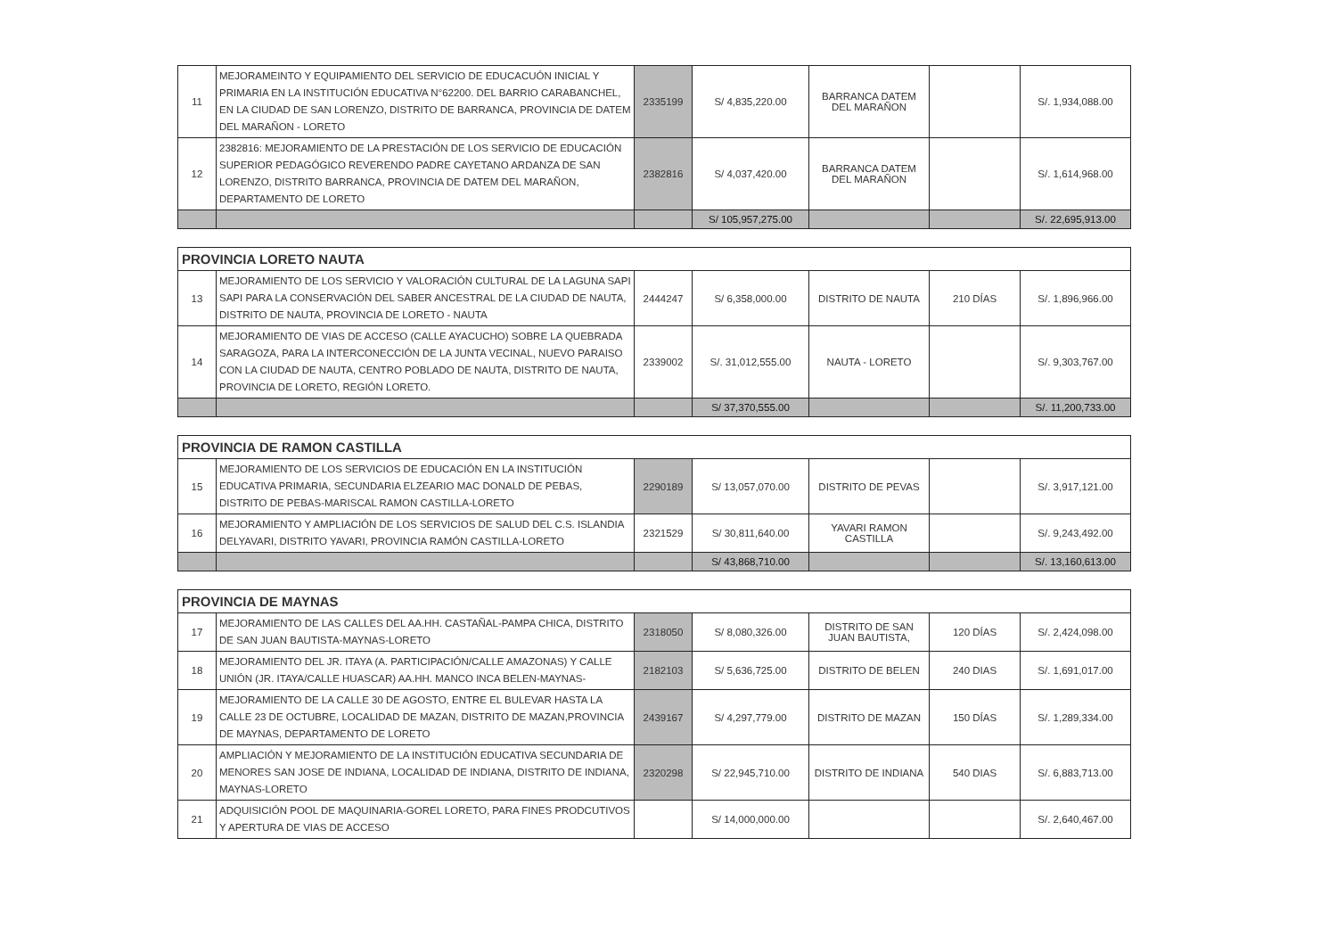| 11 | MEJORAMEINTO Y EQUIPAMIENTO DEL SERVICIO DE EDUCACUÓN INICIAL Y PRIMARIA EN LA INSTITUCIÓN EDUCATIVA N°62200. DEL BARRIO CARABANCHEL, EN LA CIUDAD DE SAN LORENZO, DISTRITO DE BARRANCA, PROVINCIA DE DATEM DEL MARAÑON - LORETO | 2335199 | S/ 4,835,220.00 | BARRANCA DATEM DEL MARAÑON | | S/. 1,934,088.00 |
| 12 | 2382816: MEJORAMIENTO DE LA PRESTACIÓN DE LOS SERVICIO DE EDUCACIÓN SUPERIOR PEDAGÓGICO REVERENDO PADRE CAYETANO ARDANZA DE SAN LORENZO, DISTRITO BARRANCA, PROVINCIA DE DATEM DEL MARAÑON, DEPARTAMENTO DE LORETO | 2382816 | S/ 4,037,420.00 | BARRANCA DATEM DEL MARAÑON | | S/. 1,614,968.00 |
| | | | S/ 105,957,275.00 | | | S/. 22,695,913.00 |
| PROVINCIA LORETO NAUTA | | | | | | |
| 13 | MEJORAMIENTO DE LOS SERVICIO Y VALORACIÓN CULTURAL DE LA LAGUNA SAPI SAPI PARA LA CONSERVACIÓN DEL SABER ANCESTRAL DE LA CIUDAD DE NAUTA, DISTRITO DE NAUTA, PROVINCIA DE LORETO - NAUTA | 2444247 | S/ 6,358,000.00 | DISTRITO DE NAUTA | 210 DÍAS | S/. 1,896,966.00 |
| 14 | MEJORAMIENTO DE VIAS DE ACCESO (CALLE AYACUCHO) SOBRE LA QUEBRADA SARAGOZA, PARA LA INTERCONECCIÓN DE LA JUNTA VECINAL, NUEVO PARAISO CON LA CIUDAD DE NAUTA, CENTRO POBLADO DE NAUTA, DISTRITO DE NAUTA, PROVINCIA DE LORETO, REGIÓN LORETO. | 2339002 | S/. 31,012,555.00 | NAUTA - LORETO | | S/. 9,303,767.00 |
| | | | S/ 37,370,555.00 | | | S/. 11,200,733.00 |
| PROVINCIA DE RAMON CASTILLA | | | | | | |
| 15 | MEJORAMIENTO DE LOS SERVICIOS DE EDUCACIÓN EN LA INSTITUCIÓN EDUCATIVA PRIMARIA, SECUNDARIA ELZEARIO MAC DONALD DE PEBAS, DISTRITO DE PEBAS-MARISCAL RAMON CASTILLA-LORETO | 2290189 | S/ 13,057,070.00 | DISTRITO DE PEVAS | | S/. 3,917,121.00 |
| 16 | MEJORAMIENTO Y AMPLIACIÓN DE LOS SERVICIOS DE SALUD DEL C.S. ISLANDIA DELYAVARI, DISTRITO YAVARI, PROVINCIA RAMÓN CASTILLA-LORETO | 2321529 | S/ 30,811,640.00 | YAVARI RAMON CASTILLA | | S/. 9,243,492.00 |
| | | | S/ 43,868,710.00 | | | S/. 13,160,613.00 |
| PROVINCIA DE MAYNAS | | | | | | |
| 17 | MEJORAMIENTO DE LAS CALLES DEL AA.HH. CASTAÑAL-PAMPA CHICA, DISTRITO DE SAN JUAN BAUTISTA-MAYNAS-LORETO | 2318050 | S/ 8,080,326.00 | DISTRITO DE SAN JUAN BAUTISTA, | 120 DÍAS | S/. 2,424,098.00 |
| 18 | MEJORAMIENTO DEL JR. ITAYA (A. PARTICIPACIÓN/CALLE AMAZONAS) Y CALLE UNIÓN (JR. ITAYA/CALLE HUASCAR) AA.HH. MANCO INCA BELEN-MAYNAS- | 2182103 | S/ 5,636,725.00 | DISTRITO DE BELEN | 240 DIAS | S/. 1,691,017.00 |
| 19 | MEJORAMIENTO DE LA CALLE 30 DE AGOSTO, ENTRE EL BULEVAR HASTA LA CALLE 23 DE OCTUBRE, LOCALIDAD DE MAZAN, DISTRITO DE MAZAN,PROVINCIA DE MAYNAS, DEPARTAMENTO DE LORETO | 2439167 | S/ 4,297,779.00 | DISTRITO DE MAZAN | 150 DÍAS | S/. 1,289,334.00 |
| 20 | AMPLIACIÓN Y MEJORAMIENTO DE LA INSTITUCIÓN EDUCATIVA SECUNDARIA DE MENORES SAN JOSE DE INDIANA, LOCALIDAD DE INDIANA, DISTRITO DE INDIANA, MAYNAS-LORETO | 2320298 | S/ 22,945,710.00 | DISTRITO DE INDIANA | 540 DIAS | S/. 6,883,713.00 |
| 21 | ADQUISICIÓN POOL DE MAQUINARIA-GOREL LORETO, PARA FINES PRODCUTIVOS Y APERTURA DE VIAS DE ACCESO | | S/ 14,000,000.00 | | | S/. 2,640,467.00 |